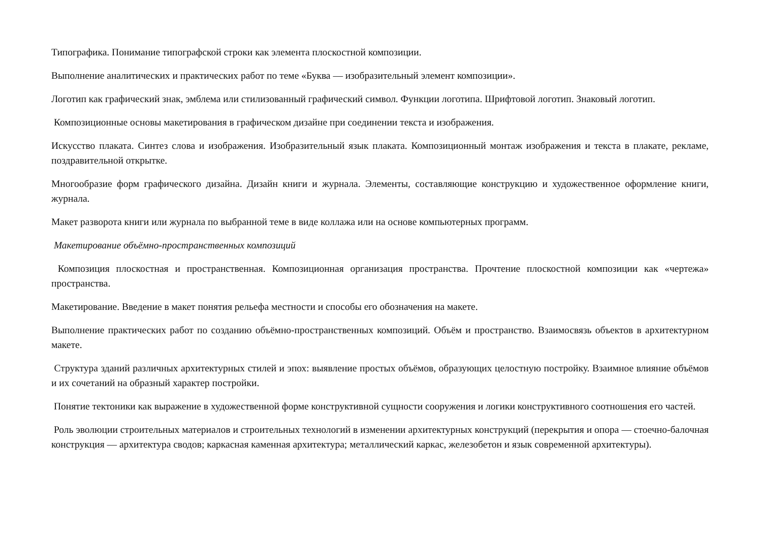Типографика. Понимание типографской строки как элемента плоскостной композиции.
Выполнение аналитических и практических работ по теме «Буква — изобразительный элемент композиции».
Логотип как графический знак, эмблема или стилизованный графический символ. Функции логотипа. Шрифтовой логотип. Знаковый логотип.
Композиционные основы макетирования в графическом дизайне при соединении текста и изображения.
Искусство плаката. Синтез слова и изображения. Изобразительный язык плаката. Композиционный монтаж изображения и текста в плакате, рекламе, поздравительной открытке.
Многообразие форм графического дизайна. Дизайн книги и журнала. Элементы, составляющие конструкцию и художественное оформление книги, журнала.
Макет разворота книги или журнала по выбранной теме в виде коллажа или на основе компьютерных программ.
Макетирование объёмно-пространственных композиций
Композиция плоскостная и пространственная. Композиционная организация пространства. Прочтение плоскостной композиции как «чертежа» пространства.
Макетирование. Введение в макет понятия рельефа местности и способы его обозначения на макете.
Выполнение практических работ по созданию объёмно-пространственных композиций. Объём и пространство. Взаимосвязь объектов в архитектурном макете.
Структура зданий различных архитектурных стилей и эпох: выявление простых объёмов, образующих целостную постройку. Взаимное влияние объёмов и их сочетаний на образный характер постройки.
Понятие тектоники как выражение в художественной форме конструктивной сущности сооружения и логики конструктивного соотношения его частей.
Роль эволюции строительных материалов и строительных технологий в изменении архитектурных конструкций (перекрытия и опора — стоечно-балочная конструкция — архитектура сводов; каркасная каменная архитектура; металлический каркас, железобетон и язык современной архитектуры).